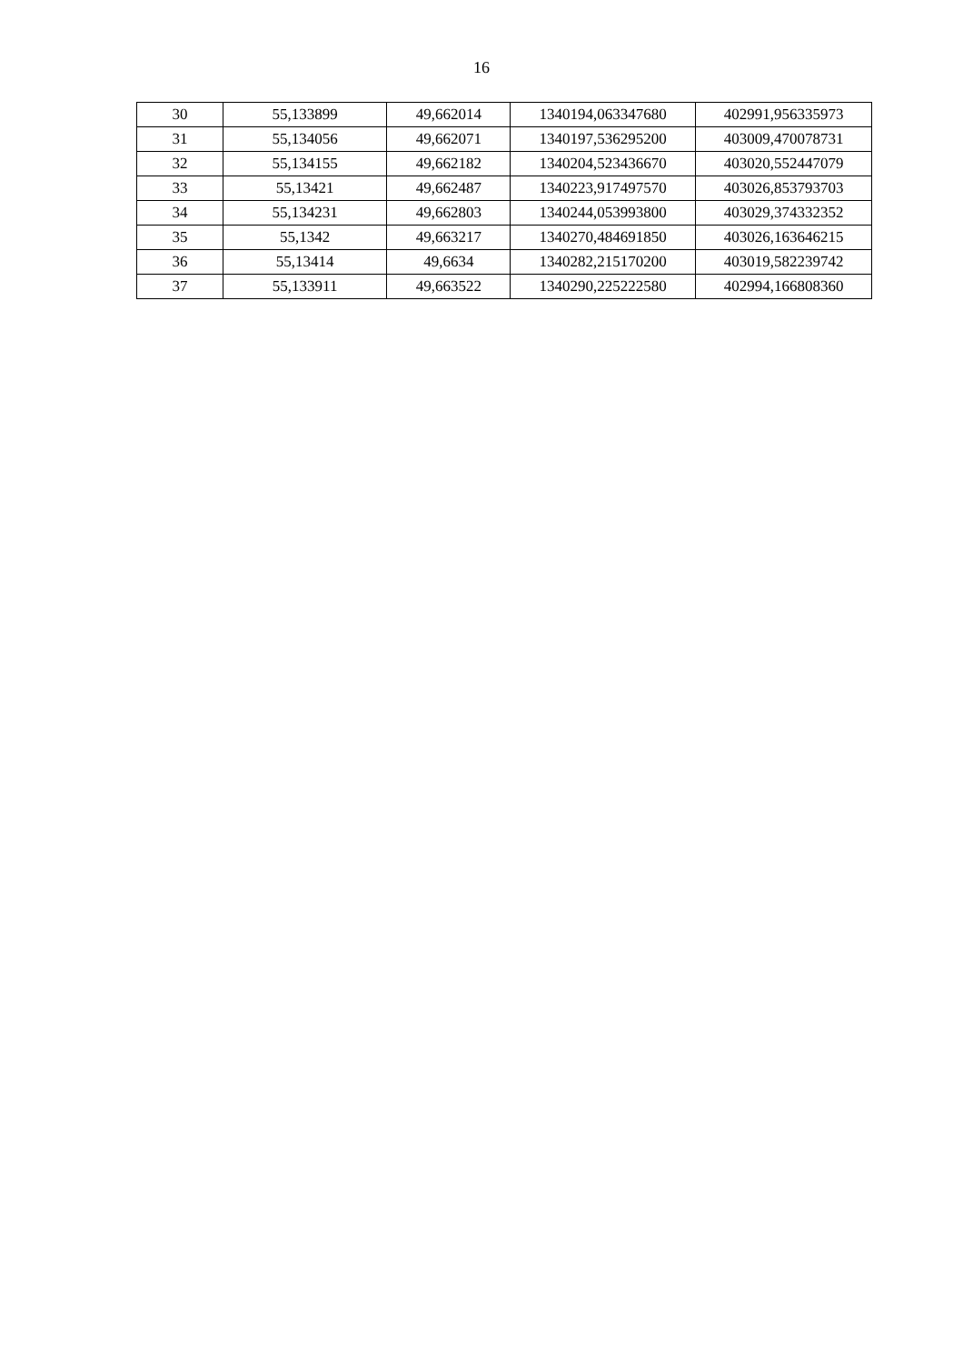16
| 30 | 55,133899 | 49,662014 | 1340194,063347680 | 402991,956335973 |
| 31 | 55,134056 | 49,662071 | 1340197,536295200 | 403009,470078731 |
| 32 | 55,134155 | 49,662182 | 1340204,523436670 | 403020,552447079 |
| 33 | 55,13421 | 49,662487 | 1340223,917497570 | 403026,853793703 |
| 34 | 55,134231 | 49,662803 | 1340244,053993800 | 403029,374332352 |
| 35 | 55,1342 | 49,663217 | 1340270,484691850 | 403026,163646215 |
| 36 | 55,13414 | 49,6634 | 1340282,215170200 | 403019,582239742 |
| 37 | 55,133911 | 49,663522 | 1340290,225222580 | 402994,166808360 |